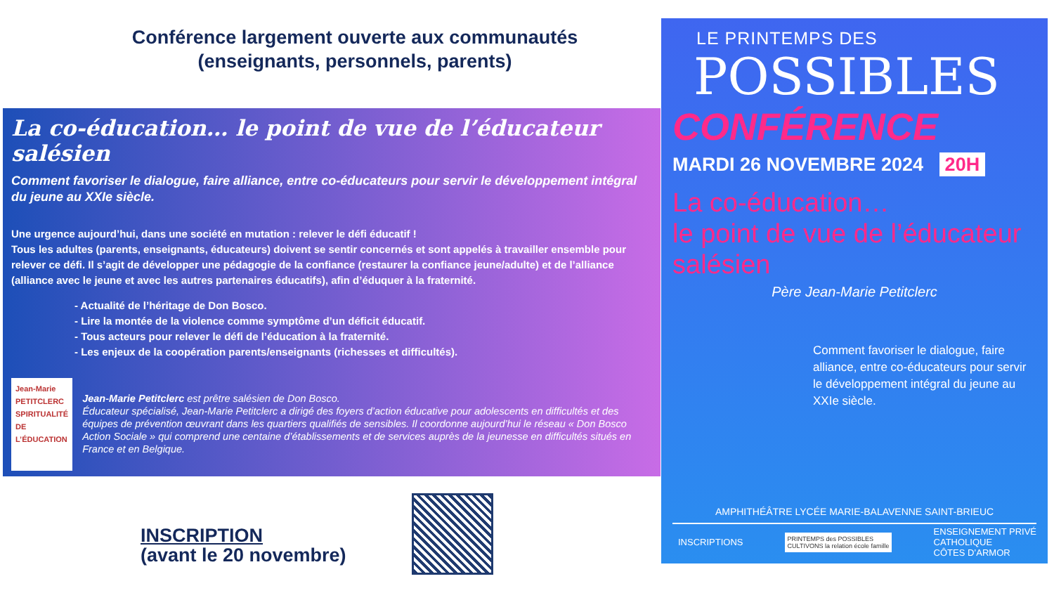Conférence largement ouverte aux communautés
(enseignants, personnels, parents)
La co-éducation… le point de vue de l’éducateur salésien
Comment favoriser le dialogue, faire alliance, entre co-éducateurs pour servir le développement intégral du jeune au XXIe siècle.
Une urgence aujourd’hui, dans une société en mutation : relever le défi éducatif !
Tous les adultes (parents, enseignants, éducateurs) doivent se sentir concernés et sont appelés à travailler ensemble pour relever ce défi. Il s’agit de développer une pédagogie de la confiance (restaurer la confiance jeune/adulte) et de l’alliance (alliance avec le jeune et avec les autres partenaires éducatifs), afin d’éduquer à la fraternité.
- Actualité de l’héritage de Don Bosco.
- Lire la montée de la violence comme symptôme d’un déficit éducatif.
- Tous acteurs pour relever le défi de l’éducation à la fraternité.
- Les enjeux de la coopération parents/enseignants (richesses et difficultés).
Jean-Marie
PETITCLERC
SPIRITUALITÉ DE L’ÉDUCATION
Jean-Marie Petitclerc est prêtre salésien de Don Bosco.
Éducateur spécialisé, Jean-Marie Petitclerc a dirigé des foyers d’action éducative pour adolescents en difficultés et des équipes de prévention œuvrant dans les quartiers qualifiés de sensibles. Il coordonne aujourd’hui le réseau « Don Bosco Action Sociale » qui comprend une centaine d’établissements et de services auprès de la jeunesse en difficultés situés en France et en Belgique.
INSCRIPTION
(avant le 20 novembre)
LE PRINTEMPS DES
POSSIBLES
CONFÉRENCE
MARDI 26 NOVEMBRE 2024 20H
La co-éducation…
le point de vue de l’éducateur salésien
Père Jean-Marie Petitclerc
Comment favoriser le dialogue, faire alliance, entre co-éducateurs pour servir le développement intégral du jeune au XXIe siècle.
AMPHITHÉÂTRE LYCÉE MARIE-BALAVENNE SAINT-BRIEUC
INSCRIPTIONS PRINTEMPS des POSSIBLES
CULTIVONS la relation école famille ENSEIGNEMENT PRIVÉ
CATHOLIQUE
CÔTES D’ARMOR